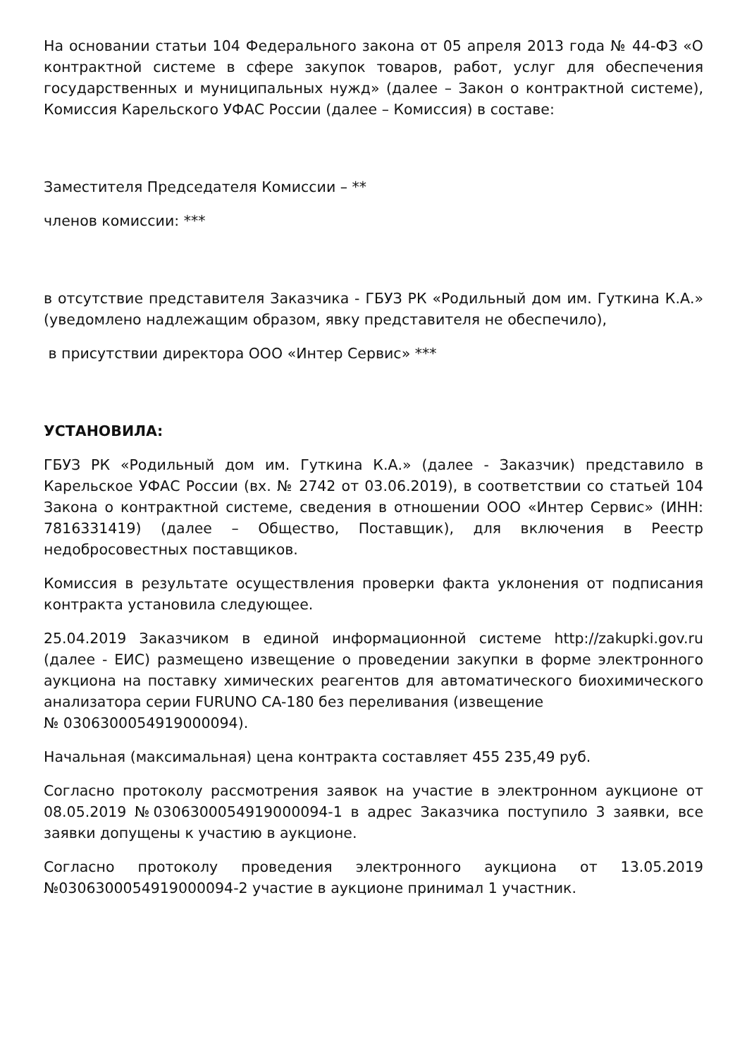На основании статьи 104 Федерального закона от 05 апреля 2013 года № 44-ФЗ «О контрактной системе в сфере закупок товаров, работ, услуг для обеспечения государственных и муниципальных нужд» (далее – Закон о контрактной системе), Комиссия Карельского УФАС России (далее – Комиссия) в составе:
Заместителя Председателя Комиссии – **
членов комиссии: ***
в отсутствие представителя Заказчика - ГБУЗ РК «Родильный дом им. Гуткина К.А.» (уведомлено надлежащим образом, явку представителя не обеспечило),
в присутствии директора ООО «Интер Сервис» ***
УСТАНОВИЛА:
ГБУЗ РК «Родильный дом им. Гуткина К.А.» (далее - Заказчик) представило в Карельское УФАС России (вх. № 2742 от 03.06.2019), в соответствии со статьей 104 Закона о контрактной системе, сведения в отношении ООО «Интер Сервис» (ИНН: 7816331419) (далее – Общество, Поставщик), для включения в Реестр недобросовестных поставщиков.
Комиссия в результате осуществления проверки факта уклонения от подписания контракта установила следующее.
25.04.2019 Заказчиком в единой информационной системе http://zakupki.gov.ru (далее - ЕИС) размещено извещение о проведении закупки в форме электронного аукциона на поставку химических реагентов для автоматического биохимического анализатора серии FURUNO CA-180 без переливания (извещение
№ 0306300054919000094).
Начальная (максимальная) цена контракта составляет 455 235,49 руб.
Согласно протоколу рассмотрения заявок на участие в электронном аукционе от 08.05.2019 №0306300054919000094-1 в адрес Заказчика поступило 3 заявки, все заявки допущены к участию в аукционе.
Согласно протоколу проведения электронного аукциона от 13.05.2019 №0306300054919000094-2 участие в аукционе принимал 1 участник.